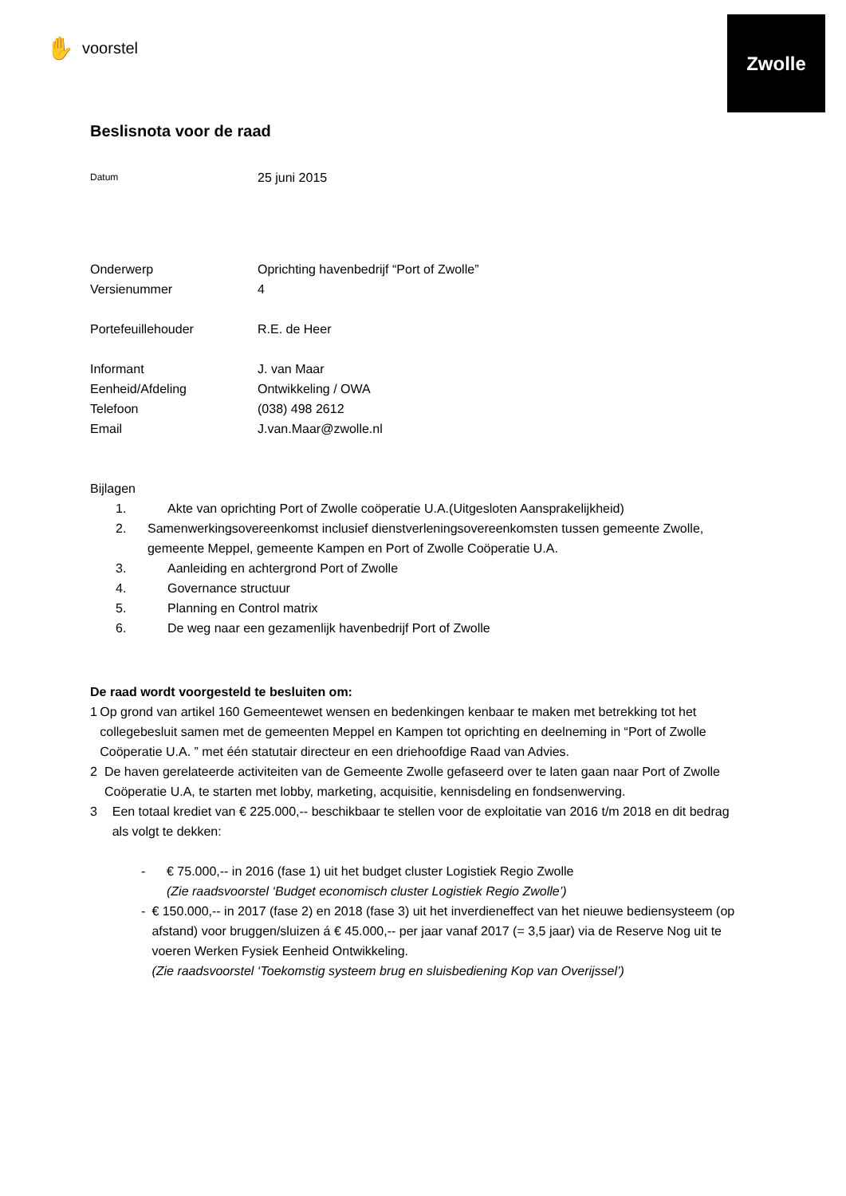✋ voorstel
Zwolle
Beslisnota voor de raad
Datum
25 juni 2015
Onderwerp Oprichting havenbedrijf “Port of Zwolle”
Versienummer 4
Portefeuillehouder R.E. de Heer
Informant J. van Maar
Eenheid/Afdeling Ontwikkeling / OWA
Telefoon (038) 498 2612
Email J.van.Maar@zwolle.nl
Bijlagen
1. Akte van oprichting Port of Zwolle coöperatie U.A.(Uitgesloten Aansprakelijkheid)
2. Samenwerkingsovereenkomst inclusief dienstverleningsovereenkomsten tussen gemeente Zwolle, gemeente Meppel, gemeente Kampen en Port of Zwolle Coöperatie U.A.
3. Aanleiding en achtergrond Port of Zwolle
4. Governance structuur
5. Planning en Control matrix
6. De weg naar een gezamenlijk havenbedrijf Port of Zwolle
De raad wordt voorgesteld te besluiten om:
1 Op grond van artikel 160 Gemeentewet wensen en bedenkingen kenbaar te maken met betrekking tot het collegebesluit samen met de gemeenten Meppel en Kampen tot oprichting en deelneming in “Port of Zwolle Coöperatie U.A. ” met één statutair directeur en een driehoofdige Raad van Advies.
2 De haven gerelateerde activiteiten van de Gemeente Zwolle gefaseerd over te laten gaan naar Port of Zwolle Coöperatie U.A, te starten met lobby, marketing, acquisitie, kennisdeling en fondsenwerving.
3 Een totaal krediet van € 225.000,-- beschikbaar te stellen voor de exploitatie van 2016 t/m 2018 en dit bedrag als volgt te dekken:
- € 75.000,-- in 2016 (fase 1) uit het budget cluster Logistiek Regio Zwolle
(Zie raadsvoorstel ‘Budget economisch cluster Logistiek Regio Zwolle’)
- € 150.000,-- in 2017 (fase 2) en 2018 (fase 3) uit het inverdieneffect van het nieuwe bediensysteem (op afstand) voor bruggen/sluizen á € 45.000,-- per jaar vanaf 2017 (= 3,5 jaar) via de Reserve Nog uit te voeren Werken Fysiek Eenheid Ontwikkeling.
(Zie raadsvoorstel ‘Toekomstig systeem brug en sluisbediening Kop van Overijssel’)